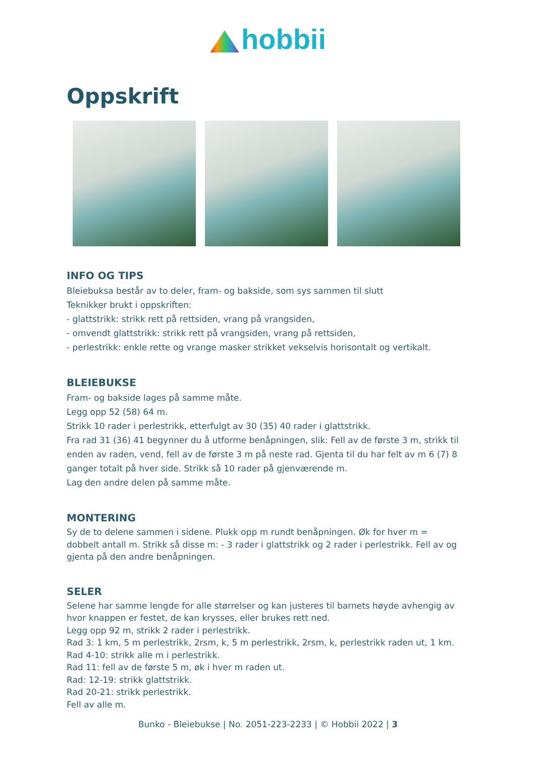hobbii
Oppskrift
INFO OG TIPS
Bleiebuksa består av to deler, fram- og bakside, som sys sammen til slutt
Teknikker brukt i oppskriften:
- glattstrikk: strikk rett på rettsiden, vrang på vrangsiden,
- omvendt glattstrikk: strikk rett på vrangsiden, vrang på rettsiden,
- perlestrikk: enkle rette og vrange masker strikket vekselvis horisontalt og vertikalt.
BLEIEBUKSE
Fram- og bakside lages på samme måte.
Legg opp 52 (58) 64 m.
Strikk 10 rader i perlestrikk, etterfulgt av 30 (35) 40 rader i glattstrikk.
Fra rad 31 (36) 41 begynner du å utforme benåpningen, slik: Fell av de første 3 m, strikk til enden av raden, vend, fell av de første 3 m på neste rad. Gjenta til du har felt av m 6 (7) 8 ganger totalt på hver side. Strikk så 10 rader på gjenværende m.
Lag den andre delen på samme måte.
MONTERING
Sy de to delene sammen i sidene. Plukk opp m rundt benåpningen. Øk for hver m = dobbelt antall m. Strikk så disse m: - 3 rader i glattstrikk og 2 rader i perlestrikk. Fell av og gjenta på den andre benåpningen.
SELER
Selene har samme lengde for alle størrelser og kan justeres til barnets høyde avhengig av hvor knappen er festet, de kan krysses, eller brukes rett ned.
Legg opp 92 m, strikk 2 rader i perlestrikk.
Rad 3: 1 km, 5 m perlestrikk, 2rsm, k, 5 m perlestrikk, 2rsm, k, perlestrikk raden ut, 1 km.
Rad 4-10: strikk alle m i perlestrikk.
Rad 11: fell av de første 5 m, øk i hver m raden ut.
Rad: 12-19: strikk glattstrikk.
Rad 20-21: strikk perlestrikk.
Fell av alle m.
Bunko - Bleiebukse | No. 2051-223-2233 | © Hobbii 2022 | 3